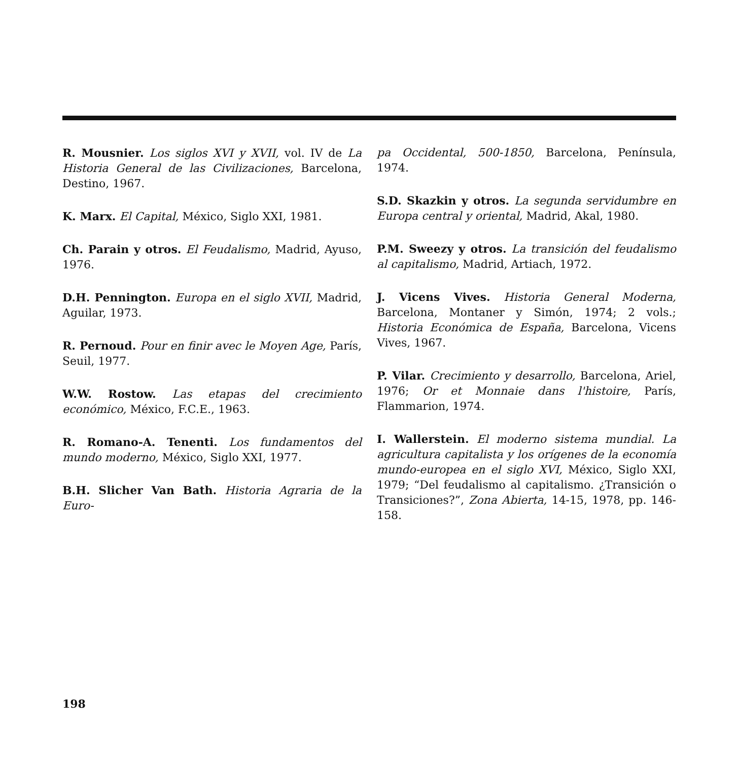R. Mousnier. Los siglos XVI y XVII, vol. IV de La Historia General de las Civilizaciones, Barcelona, Destino, 1967.
K. Marx. El Capital, México, Siglo XXI, 1981.
Ch. Parain y otros. El Feudalismo, Madrid, Ayuso, 1976.
D.H. Pennington. Europa en el siglo XVII, Madrid, Aguilar, 1973.
R. Pernoud. Pour en finir avec le Moyen Age, París, Seuil, 1977.
W.W. Rostow. Las etapas del crecimiento económico, México, F.C.E., 1963.
R. Romano-A. Tenenti. Los fundamentos del mundo moderno, México, Siglo XXI, 1977.
B.H. Slicher Van Bath. Historia Agraria de la Euro-
pa Occidental, 500-1850, Barcelona, Península, 1974.
S.D. Skazkin y otros. La segunda servidumbre en Europa central y oriental, Madrid, Akal, 1980.
P.M. Sweezy y otros. La transición del feudalismo al capitalismo, Madrid, Artiach, 1972.
J. Vicens Vives. Historia General Moderna, Barcelona, Montaner y Simón, 1974; 2 vols.; Historia Económica de España, Barcelona, Vicens Vives, 1967.
P. Vilar. Crecimiento y desarrollo, Barcelona, Ariel, 1976; Or et Monnaie dans l'histoire, París, Flammarion, 1974.
I. Wallerstein. El moderno sistema mundial. La agricultura capitalista y los orígenes de la economía mundo-europea en el siglo XVI, México, Siglo XXI, 1979; “Del feudalismo al capitalismo. ¿Transición o Transiciones?”, Zona Abierta, 14-15, 1978, pp. 146-158.
198